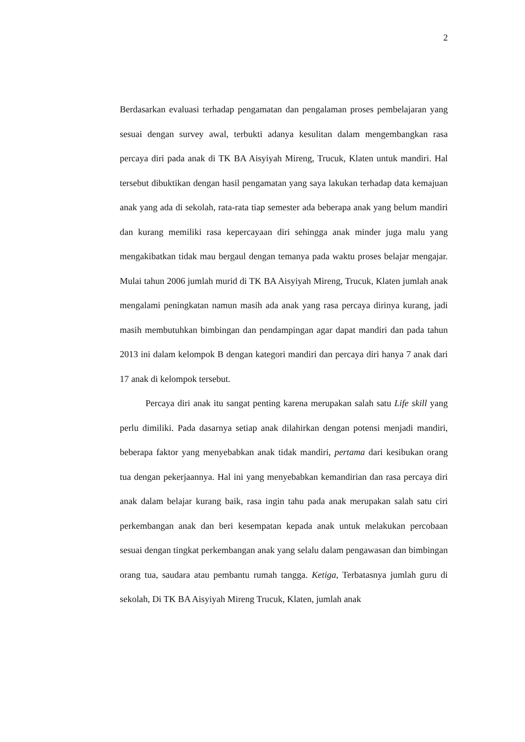2
Berdasarkan evaluasi terhadap pengamatan dan pengalaman proses pembelajaran yang sesuai dengan survey awal, terbukti adanya kesulitan dalam mengembangkan rasa percaya diri pada anak di TK BA Aisyiyah Mireng, Trucuk, Klaten untuk mandiri. Hal tersebut dibuktikan dengan hasil pengamatan yang saya lakukan terhadap data kemajuan anak yang ada di sekolah, rata-rata tiap semester ada beberapa anak yang belum mandiri dan kurang memiliki rasa kepercayaan diri sehingga anak minder juga malu yang mengakibatkan tidak mau bergaul dengan temanya pada waktu proses belajar mengajar. Mulai tahun 2006 jumlah murid di TK BA Aisyiyah Mireng, Trucuk, Klaten jumlah anak mengalami peningkatan namun masih ada anak yang rasa percaya dirinya kurang, jadi masih membutuhkan bimbingan dan pendampingan agar dapat mandiri dan pada tahun 2013 ini dalam kelompok B dengan kategori mandiri dan percaya diri hanya 7 anak dari 17 anak di kelompok tersebut.
Percaya diri anak itu sangat penting karena merupakan salah satu Life skill yang perlu dimiliki. Pada dasarnya setiap anak dilahirkan dengan potensi menjadi mandiri, beberapa faktor yang menyebabkan anak tidak mandiri, pertama dari kesibukan orang tua dengan pekerjaannya. Hal ini yang menyebabkan kemandirian dan rasa percaya diri anak dalam belajar kurang baik, rasa ingin tahu pada anak merupakan salah satu ciri perkembangan anak dan beri kesempatan kepada anak untuk melakukan percobaan sesuai dengan tingkat perkembangan anak yang selalu dalam pengawasan dan bimbingan orang tua, saudara atau pembantu rumah tangga. Ketiga, Terbatasnya jumlah guru di sekolah, Di TK BA Aisyiyah Mireng Trucuk, Klaten, jumlah anak